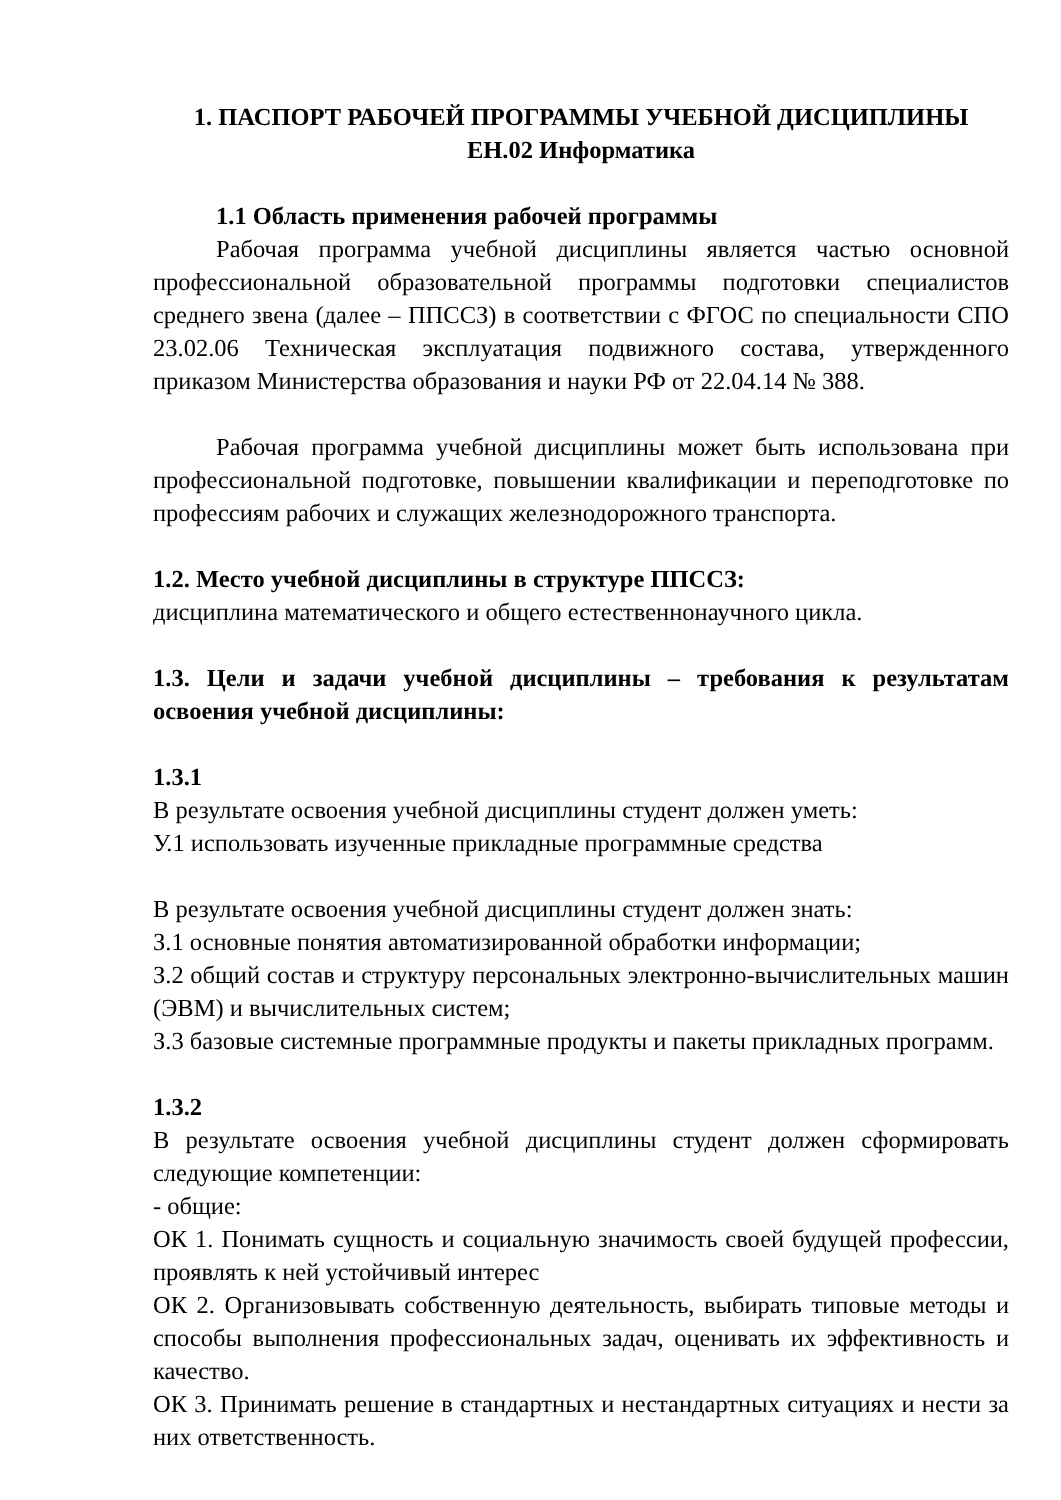1. ПАСПОРТ РАБОЧЕЙ ПРОГРАММЫ УЧЕБНОЙ ДИСЦИПЛИНЫ
ЕН.02 Информатика
1.1 Область применения рабочей программы
Рабочая программа учебной дисциплины является частью основной профессиональной образовательной программы подготовки специалистов среднего звена (далее – ППССЗ) в соответствии с ФГОС по специальности СПО 23.02.06 Техническая эксплуатация подвижного состава, утвержденного приказом Министерства образования и науки РФ от 22.04.14 № 388.
Рабочая программа учебной дисциплины может быть использована при профессиональной подготовке, повышении квалификации и переподготовке по профессиям рабочих и служащих железнодорожного транспорта.
1.2. Место учебной дисциплины в структуре ППССЗ:
дисциплина математического и общего естественнонаучного цикла.
1.3. Цели и задачи учебной дисциплины – требования к результатам освоения учебной дисциплины:
1.3.1
В результате освоения учебной дисциплины студент должен уметь:
У.1 использовать изученные прикладные программные средства
В результате освоения учебной дисциплины студент должен знать:
З.1 основные понятия автоматизированной обработки информации;
З.2 общий состав и структуру персональных электронно-вычислительных машин (ЭВМ) и вычислительных систем;
З.3 базовые системные программные продукты и пакеты прикладных программ.
1.3.2
В результате освоения учебной дисциплины студент должен сформировать следующие компетенции:
- общие:
ОК 1. Понимать сущность и социальную значимость своей будущей профессии, проявлять к ней устойчивый интерес
ОК 2. Организовывать собственную деятельность, выбирать типовые методы и способы выполнения профессиональных задач, оценивать их эффективность и качество.
ОК 3. Принимать решение в стандартных и нестандартных ситуациях и нести за них ответственность.